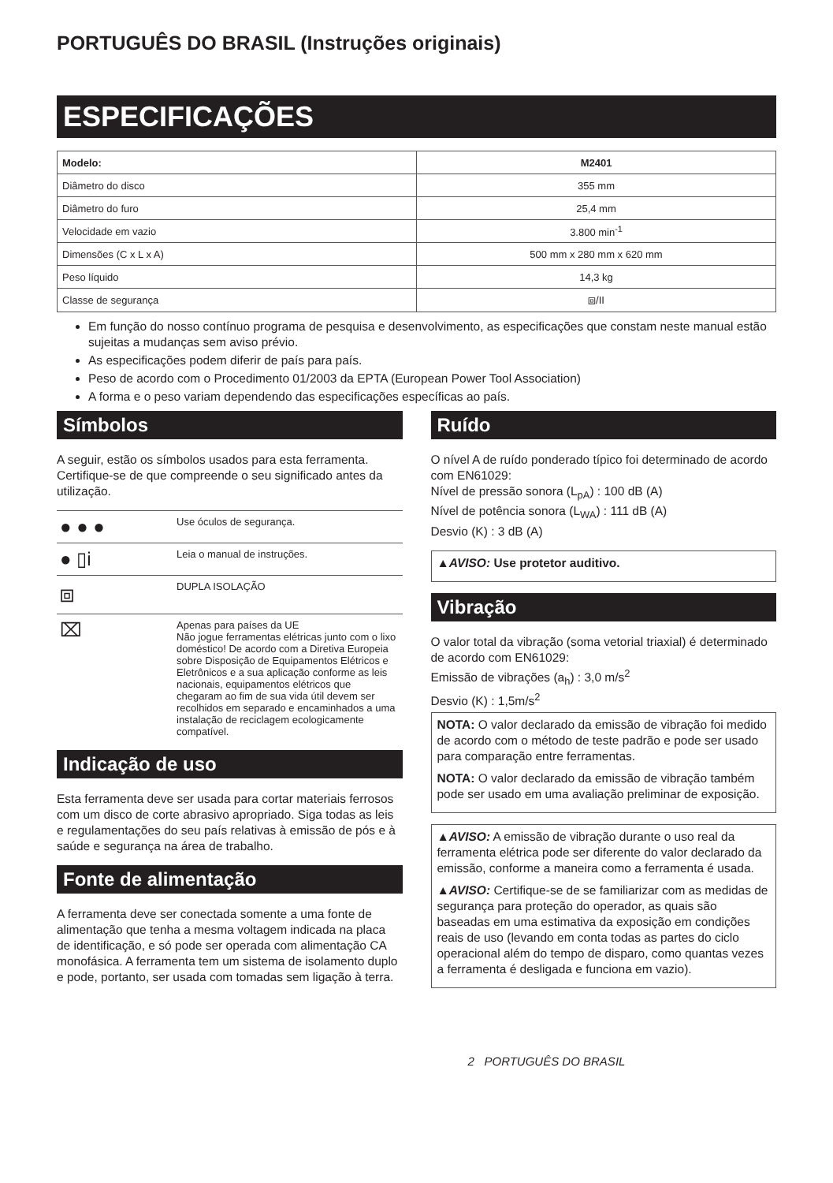PORTUGUÊS DO BRASIL (Instruções originais)
ESPECIFICAÇÕES
| Modelo: | M2401 |
| --- | --- |
| Diâmetro do disco | 355 mm |
| Diâmetro do furo | 25,4 mm |
| Velocidade em vazio | 3.800 min<sup>-1</sup> |
| Dimensões (C x L x A) | 500 mm x 280 mm x 620 mm |
| Peso líquido | 14,3 kg |
| Classe de segurança | ⧈/II |
Em função do nosso contínuo programa de pesquisa e desenvolvimento, as especificações que constam neste manual estão sujeitas a mudanças sem aviso prévio.
As especificações podem diferir de país para país.
Peso de acordo com o Procedimento 01/2003 da EPTA (European Power Tool Association)
A forma e o peso variam dependendo das especificações específicas ao país.
Símbolos
A seguir, estão os símbolos usados para esta ferramenta. Certifique-se de que compreende o seu significado antes da utilização.
| ● ● ● | Use óculos de segurança. |
| ● ▯i | Leia o manual de instruções. |
| ⧈ | DUPLA ISOLAÇÃO |
| ⌧ | Apenas para países da UE Não jogue ferramentas elétricas junto com o lixo doméstico! De acordo com a Diretiva Europeia sobre Disposição de Equipamentos Elétricos e Eletrônicos e a sua aplicação conforme as leis nacionais, equipamentos elétricos que chegaram ao fim de sua vida útil devem ser recolhidos em separado e encaminhados a uma instalação de reciclagem ecologicamente compatível. |
Indicação de uso
Esta ferramenta deve ser usada para cortar materiais ferrosos com um disco de corte abrasivo apropriado. Siga todas as leis e regulamentações do seu país relativas à emissão de pós e à saúde e segurança na área de trabalho.
Fonte de alimentação
A ferramenta deve ser conectada somente a uma fonte de alimentação que tenha a mesma voltagem indicada na placa de identificação, e só pode ser operada com alimentação CA monofásica. A ferramenta tem um sistema de isolamento duplo e pode, portanto, ser usada com tomadas sem ligação à terra.
Ruído
O nível A de ruído ponderado típico foi determinado de acordo com EN61029:
Nível de pressão sonora (L<sub>pA</sub>) : 100 dB (A)
Nível de potência sonora (L<sub>WA</sub>) : 111 dB (A)
Desvio (K) : 3 dB (A)
▲AVISO: Use protetor auditivo.
Vibração
O valor total da vibração (soma vetorial triaxial) é determinado de acordo com EN61029:
Emissão de vibrações (a<sub>h</sub>) : 3,0 m/s<sup>2</sup>
Desvio (K) : 1,5m/s<sup>2</sup>
NOTA: O valor declarado da emissão de vibração foi medido de acordo com o método de teste padrão e pode ser usado para comparação entre ferramentas.
NOTA: O valor declarado da emissão de vibração também pode ser usado em uma avaliação preliminar de exposição.
▲AVISO: A emissão de vibração durante o uso real da ferramenta elétrica pode ser diferente do valor declarado da emissão, conforme a maneira como a ferramenta é usada.
▲AVISO: Certifique-se de se familiarizar com as medidas de segurança para proteção do operador, as quais são baseadas em uma estimativa da exposição em condições reais de uso (levando em conta todas as partes do ciclo operacional além do tempo de disparo, como quantas vezes a ferramenta é desligada e funciona em vazio).
2 PORTUGUÊS DO BRASIL